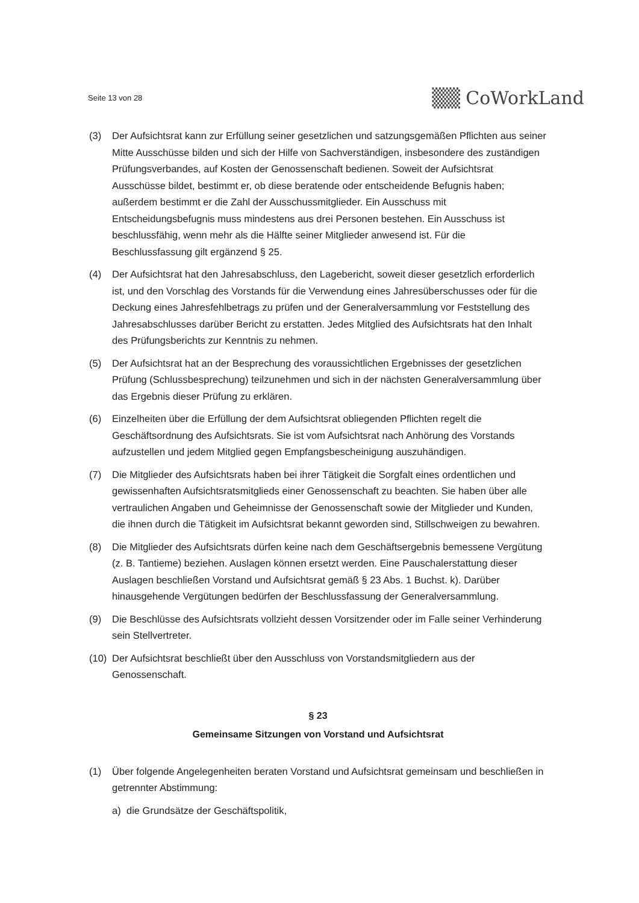Seite 13 von 28 ▒▒ CoWorkLand
(3) Der Aufsichtsrat kann zur Erfüllung seiner gesetzlichen und satzungsgemäßen Pflichten aus seiner Mitte Ausschüsse bilden und sich der Hilfe von Sachverständigen, insbesondere des zuständigen Prüfungsverbandes, auf Kosten der Genossenschaft bedienen. Soweit der Aufsichtsrat Ausschüsse bildet, bestimmt er, ob diese beratende oder entscheidende Befugnis haben; außerdem bestimmt er die Zahl der Ausschussmitglieder. Ein Ausschuss mit Entscheidungsbefugnis muss mindestens aus drei Personen bestehen. Ein Ausschuss ist beschlussfähig, wenn mehr als die Hälfte seiner Mitglieder anwesend ist. Für die Beschlussfassung gilt ergänzend § 25.
(4) Der Aufsichtsrat hat den Jahresabschluss, den Lagebericht, soweit dieser gesetzlich erforderlich ist, und den Vorschlag des Vorstands für die Verwendung eines Jahresüberschusses oder für die Deckung eines Jahresfehlbetrags zu prüfen und der Generalversammlung vor Feststellung des Jahresabschlusses darüber Bericht zu erstatten. Jedes Mitglied des Aufsichtsrats hat den Inhalt des Prüfungsberichts zur Kenntnis zu nehmen.
(5) Der Aufsichtsrat hat an der Besprechung des voraussichtlichen Ergebnisses der gesetzlichen Prüfung (Schlussbesprechung) teilzunehmen und sich in der nächsten Generalversammlung über das Ergebnis dieser Prüfung zu erklären.
(6) Einzelheiten über die Erfüllung der dem Aufsichtsrat obliegenden Pflichten regelt die Geschäftsordnung des Aufsichtsrats. Sie ist vom Aufsichtsrat nach Anhörung des Vorstands aufzustellen und jedem Mitglied gegen Empfangsbescheinigung auszuhändigen.
(7) Die Mitglieder des Aufsichtsrats haben bei ihrer Tätigkeit die Sorgfalt eines ordentlichen und gewissenhaften Aufsichtsratsmitglieds einer Genossenschaft zu beachten. Sie haben über alle vertraulichen Angaben und Geheimnisse der Genossenschaft sowie der Mitglieder und Kunden, die ihnen durch die Tätigkeit im Aufsichtsrat bekannt geworden sind, Stillschweigen zu bewahren.
(8) Die Mitglieder des Aufsichtsrats dürfen keine nach dem Geschäftsergebnis bemessene Vergütung (z. B. Tantieme) beziehen. Auslagen können ersetzt werden. Eine Pauschalerstattung dieser Auslagen beschließen Vorstand und Aufsichtsrat gemäß § 23 Abs. 1 Buchst. k). Darüber hinausgehende Vergütungen bedürfen der Beschlussfassung der Generalversammlung.
(9) Die Beschlüsse des Aufsichtsrats vollzieht dessen Vorsitzender oder im Falle seiner Verhinderung sein Stellvertreter.
(10) Der Aufsichtsrat beschließt über den Ausschluss von Vorstandsmitgliedern aus der Genossenschaft.
§ 23
Gemeinsame Sitzungen von Vorstand und Aufsichtsrat
(1) Über folgende Angelegenheiten beraten Vorstand und Aufsichtsrat gemeinsam und beschließen in getrennter Abstimmung:
a) die Grundsätze der Geschäftspolitik,